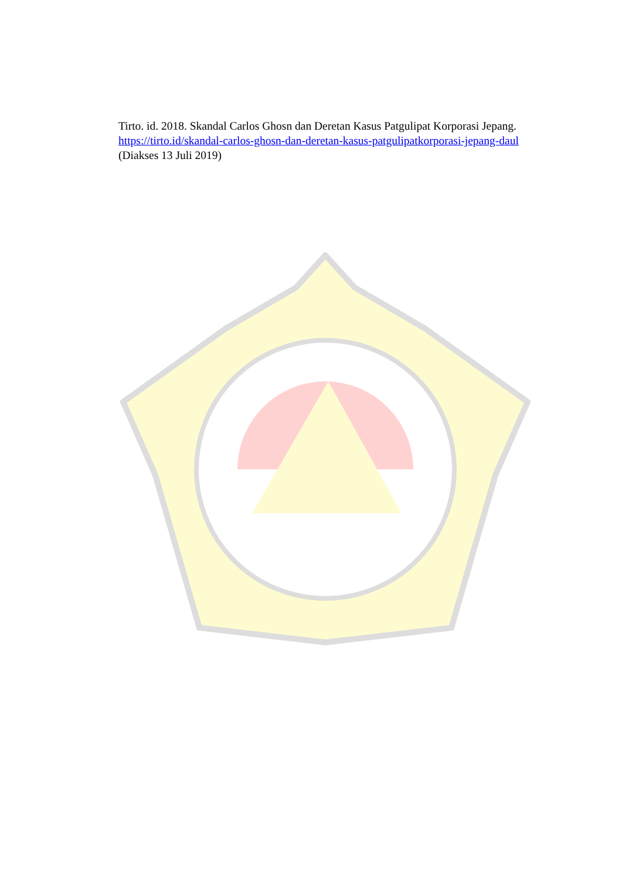Tirto. id. 2018. Skandal Carlos Ghosn dan Deretan Kasus Patgulipat Korporasi Jepang. https://tirto.id/skandal-carlos-ghosn-dan-deretan-kasus-patgulipatkorporasi-jepang-daul (Diakses 13 Juli 2019)